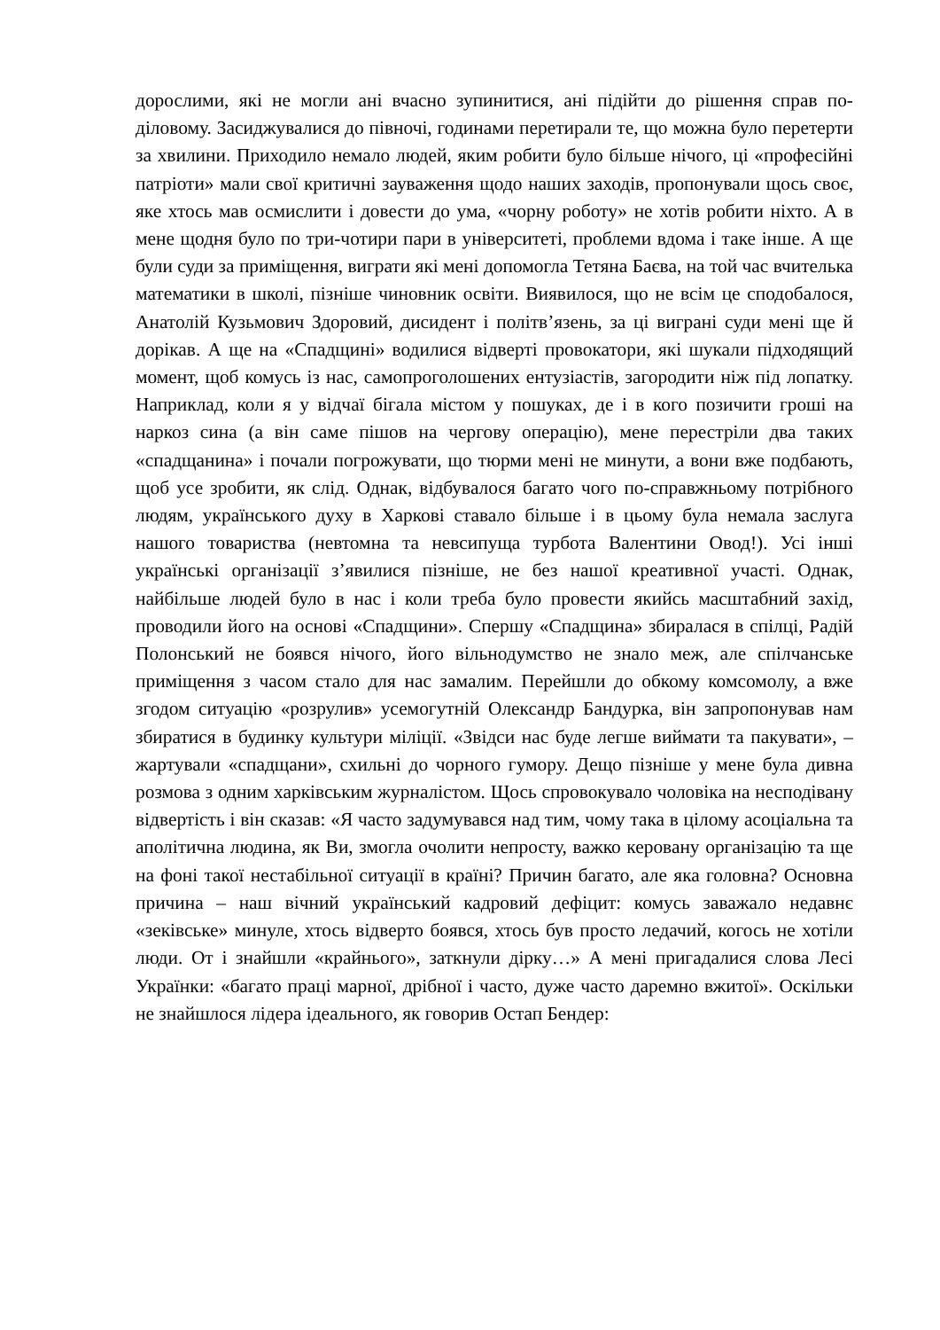дорослими, які не могли ані вчасно зупинитися, ані підійти до рішення справ по-діловому. Засиджувалися до півночі, годинами перетирали те, що можна було перетерти за хвилини. Приходило немало людей, яким робити було більше нічого, ці «професійні патріоти» мали свої критичні зауваження щодо наших заходів, пропонували щось своє, яке хтось мав осмислити і довести до ума, «чорну роботу» не хотів робити ніхто. А в мене щодня було по три-чотири пари в університеті, проблеми вдома і таке інше. А ще були суди за приміщення, виграти які мені допомогла Тетяна Баєва, на той час вчителька математики в школі, пізніше чиновник освіти. Виявилося, що не всім це сподобалося, Анатолій Кузьмович Здоровий, дисидент і політв’язень, за ці виграні суди мені ще й дорікав. А ще на «Спадщині» водилися відверті провокатори, які шукали підходящий момент, щоб комусь із нас, самопроголошених ентузіастів, загородити ніж під лопатку. Наприклад, коли я у відчаї бігала містом у пошуках, де і в кого позичити гроші на наркоз сина (а він саме пішов на чергову операцію), мене перестріли два таких «спадщанина» і почали погрожувати, що тюрми мені не минути, а вони вже подбають, щоб усе зробити, як слід. Однак, відбувалося багато чого по-справжньому потрібного людям, українського духу в Харкові ставало більше і в цьому була немала заслуга нашого товариства (невтомна та невсипуща турбота Валентини Овод!). Усі інші українські організації з’явилися пізніше, не без нашої креативної участі. Однак, найбільше людей було в нас і коли треба було провести якийсь масштабний захід, проводили його на основі «Спадщини». Спершу «Спадщина» збиралася в спілці, Радій Полонський не боявся нічого, його вільнодумство не знало меж, але спілчанське приміщення з часом стало для нас замалим. Перейшли до обкому комсомолу, а вже згодом ситуацію «розрулив» усемогутній Олександр Бандурка, він запропонував нам збиратися в будинку культури міліції. «Звідси нас буде легше виймати та пакувати», – жартували «спадщани», схильні до чорного гумору. Дещо пізніше у мене була дивна розмова з одним харківським журналістом. Щось спровокувало чоловіка на несподівану відвертість і він сказав: «Я часто задумувався над тим, чому така в цілому асоціальна та аполітична людина, як Ви, змогла очолити непросту, важко керовану організацію та ще на фоні такої нестабільної ситуації в країні? Причин багато, але яка головна? Основна причина – наш вічний український кадровий дефіцит: комусь заважало недавнє «зеківське» минуле, хтось відверто боявся, хтось був просто ледачий, когось не хотіли люди. От і знайшли «крайнього», заткнули дірку…» А мені пригадалися слова Лесі Українки: «багато праці марної, дрібної і часто, дуже часто даремно вжитої». Оскільки не знайшлося лідера ідеального, як говорив Остап Бендер: